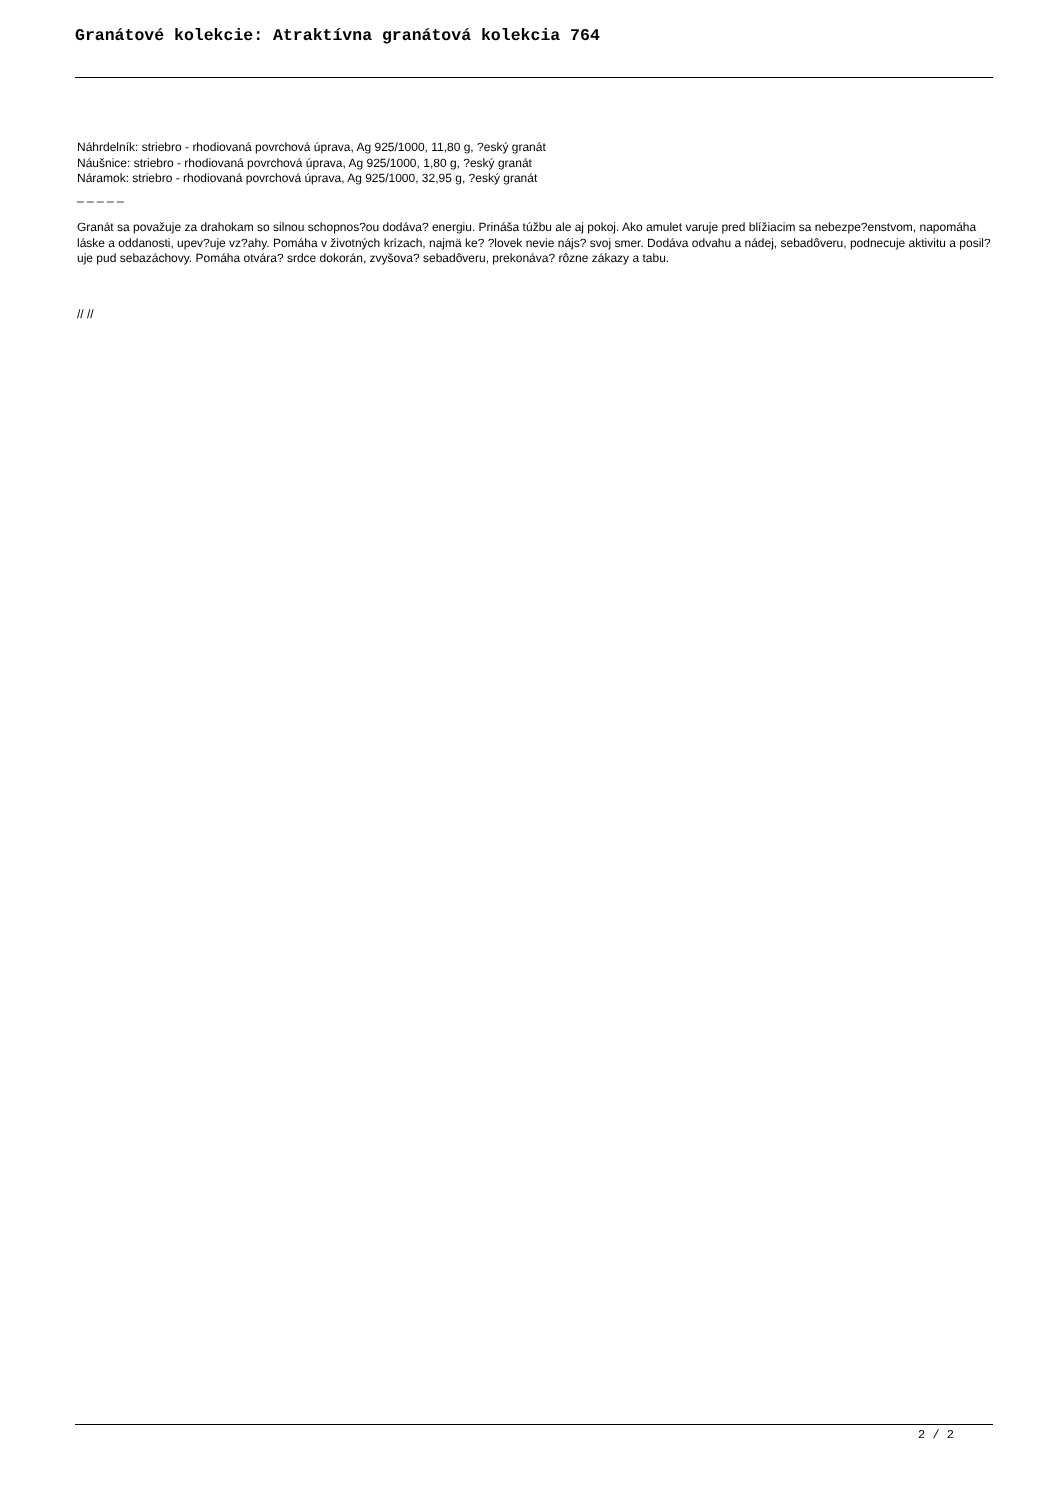Granátové kolekcie: Atraktívna granátová kolekcia 764
Náhrdelník: striebro - rhodiovaná povrchová úprava, Ag 925/1000, 11,80 g, ?eský granát
Náušnice: striebro - rhodiovaná povrchová úprava, Ag 925/1000, 1,80 g, ?eský granát
Náramok: striebro - rhodiovaná povrchová úprava, Ag 925/1000, 32,95 g, ?eský granát
_ _ _ _ _
Granát sa považuje za drahokam so silnou schopnos?ou dodáva? energiu. Prináša túžbu ale aj pokoj. Ako amulet varuje pred blížiacim sa nebezpe?enstvom, napomáha láske a oddanosti, upev?uje vz?ahy. Pomáha v životných krízach, najmä ke? ?lovek nevie nájs? svoj smer. Dodáva odvahu a nádej, sebadôveru, podnecuje aktivitu a posil?uje pud sebazáchovy. Pomáha otvára? srdce dokorán, zvyšova? sebadôveru, prekonáva? rôzne zákazy a tabu.
// //
2 / 2